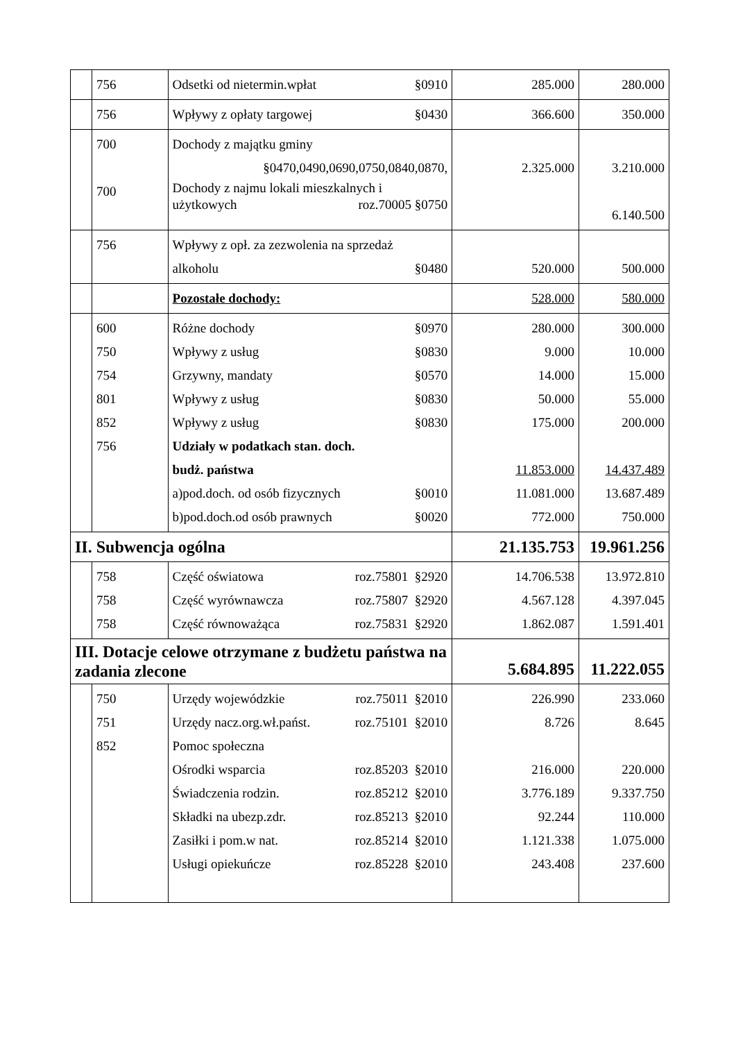| | 756 | Odsetki od nietermin.wpłat §0910 | 285.000 | 280.000 |
| | 756 | Wpływy z opłaty targowej §0430 | 366.600 | 350.000 |
| | 700 700 | Dochody z majątku gminy §0470,0490,0690,0750,0840,0870, Dochody z najmu lokali mieszkalnych i użytkowych roz.70005 §0750 | 2.325.000 | 3.210.000 6.140.500 |
| | 756 | Wpływy z opł. za zezwolenia na sprzedaż alkoholu §0480 | 520.000 | 500.000 |
| | | Pozostałe dochody: | 528.000 | 580.000 |
| | 600 750 754 801 852 756 | Różne dochody §0970 Wpływy z usług §0830 Grzywny, mandaty §0570 Wpływy z usług §0830 Wpływy z usług §0830 Udziały w podatkach stan. doch. budż. państwa a)pod.doch. od osób fizycznych §0010 b)pod.doch.od osób prawnych §0020 | 280.000 9.000 14.000 50.000 175.000 11.853.000 11.081.000 772.000 | 300.000 10.000 15.000 55.000 200.000 14.437.489 13.687.489 750.000 |
| II. Subwencja ogólna | | | 21.135.753 | 19.961.256 |
| | 758 758 758 | Część oświatowa roz.75801 §2920 Część wyrównawcza roz.75807 §2920 Część równoważąca roz.75831 §2920 | 14.706.538 4.567.128 1.862.087 | 13.972.810 4.397.045 1.591.401 |
| III. Dotacje celowe otrzymane z budżetu państwa na zadania zlecone | | | 5.684.895 | 11.222.055 |
| | 750 751 852 | Urzędy wojewódzkie roz.75011 §2010 Urzędy nacz.org.wł.państ. roz.75101 §2010 Pomoc społeczna Ośrodki wsparcia roz.85203 §2010 Świadczenia rodzin. roz.85212 §2010 Składki na ubezp.zdr. roz.85213 §2010 Zasiłki i pom.w nat. roz.85214 §2010 Usługi opiekuńcze roz.85228 §2010 | 226.990 8.726 216.000 3.776.189 92.244 1.121.338 243.408 | 233.060 8.645 220.000 9.337.750 110.000 1.075.000 237.600 |